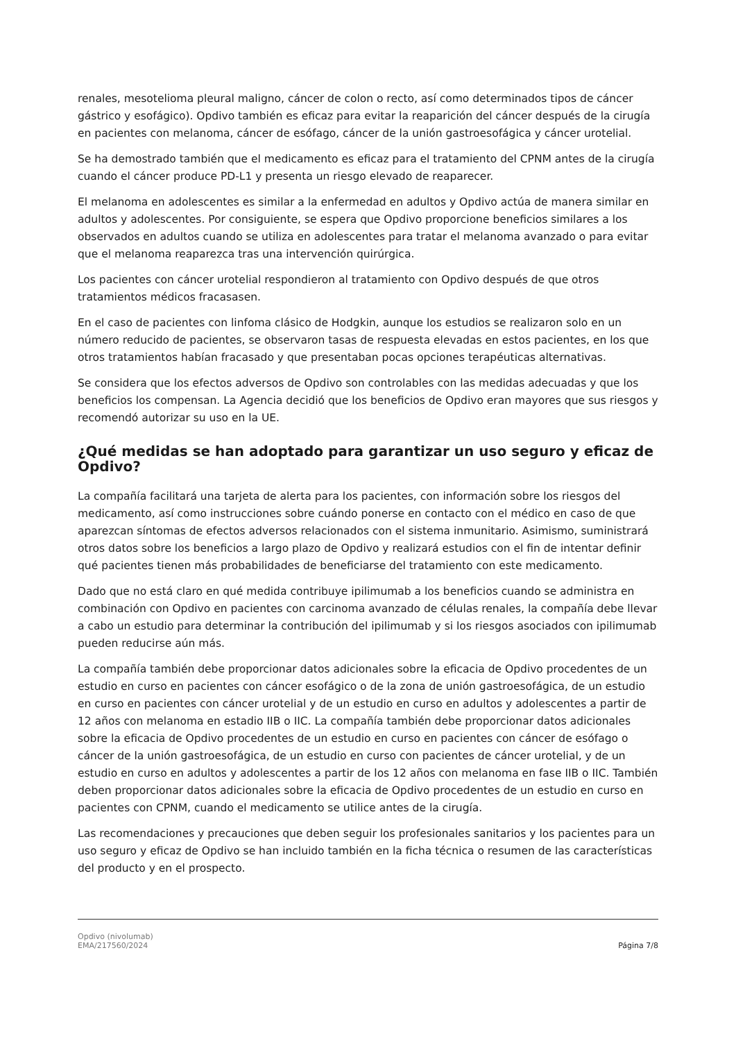renales, mesotelioma pleural maligno, cáncer de colon o recto, así como determinados tipos de cáncer gástrico y esofágico). Opdivo también es eficaz para evitar la reaparición del cáncer después de la cirugía en pacientes con melanoma, cáncer de esófago, cáncer de la unión gastroesofágica y cáncer urotelial.
Se ha demostrado también que el medicamento es eficaz para el tratamiento del CPNM antes de la cirugía cuando el cáncer produce PD-L1 y presenta un riesgo elevado de reaparecer.
El melanoma en adolescentes es similar a la enfermedad en adultos y Opdivo actúa de manera similar en adultos y adolescentes. Por consiguiente, se espera que Opdivo proporcione beneficios similares a los observados en adultos cuando se utiliza en adolescentes para tratar el melanoma avanzado o para evitar que el melanoma reaparezca tras una intervención quirúrgica.
Los pacientes con cáncer urotelial respondieron al tratamiento con Opdivo después de que otros tratamientos médicos fracasasen.
En el caso de pacientes con linfoma clásico de Hodgkin, aunque los estudios se realizaron solo en un número reducido de pacientes, se observaron tasas de respuesta elevadas en estos pacientes, en los que otros tratamientos habían fracasado y que presentaban pocas opciones terapéuticas alternativas.
Se considera que los efectos adversos de Opdivo son controlables con las medidas adecuadas y que los beneficios los compensan. La Agencia decidió que los beneficios de Opdivo eran mayores que sus riesgos y recomendó autorizar su uso en la UE.
¿Qué medidas se han adoptado para garantizar un uso seguro y eficaz de Opdivo?
La compañía facilitará una tarjeta de alerta para los pacientes, con información sobre los riesgos del medicamento, así como instrucciones sobre cuándo ponerse en contacto con el médico en caso de que aparezcan síntomas de efectos adversos relacionados con el sistema inmunitario. Asimismo, suministrará otros datos sobre los beneficios a largo plazo de Opdivo y realizará estudios con el fin de intentar definir qué pacientes tienen más probabilidades de beneficiarse del tratamiento con este medicamento.
Dado que no está claro en qué medida contribuye ipilimumab a los beneficios cuando se administra en combinación con Opdivo en pacientes con carcinoma avanzado de células renales, la compañía debe llevar a cabo un estudio para determinar la contribución del ipilimumab y si los riesgos asociados con ipilimumab pueden reducirse aún más.
La compañía también debe proporcionar datos adicionales sobre la eficacia de Opdivo procedentes de un estudio en curso en pacientes con cáncer esofágico o de la zona de unión gastroesofágica, de un estudio en curso en pacientes con cáncer urotelial y de un estudio en curso en adultos y adolescentes a partir de 12 años con melanoma en estadio IIB o IIC. La compañía también debe proporcionar datos adicionales sobre la eficacia de Opdivo procedentes de un estudio en curso en pacientes con cáncer de esófago o cáncer de la unión gastroesofágica, de un estudio en curso con pacientes de cáncer urotelial, y de un estudio en curso en adultos y adolescentes a partir de los 12 años con melanoma en fase IIB o IIC. También deben proporcionar datos adicionales sobre la eficacia de Opdivo procedentes de un estudio en curso en pacientes con CPNM, cuando el medicamento se utilice antes de la cirugía.
Las recomendaciones y precauciones que deben seguir los profesionales sanitarios y los pacientes para un uso seguro y eficaz de Opdivo se han incluido también en la ficha técnica o resumen de las características del producto y en el prospecto.
Opdivo (nivolumab)
EMA/217560/2024
Página 7/8